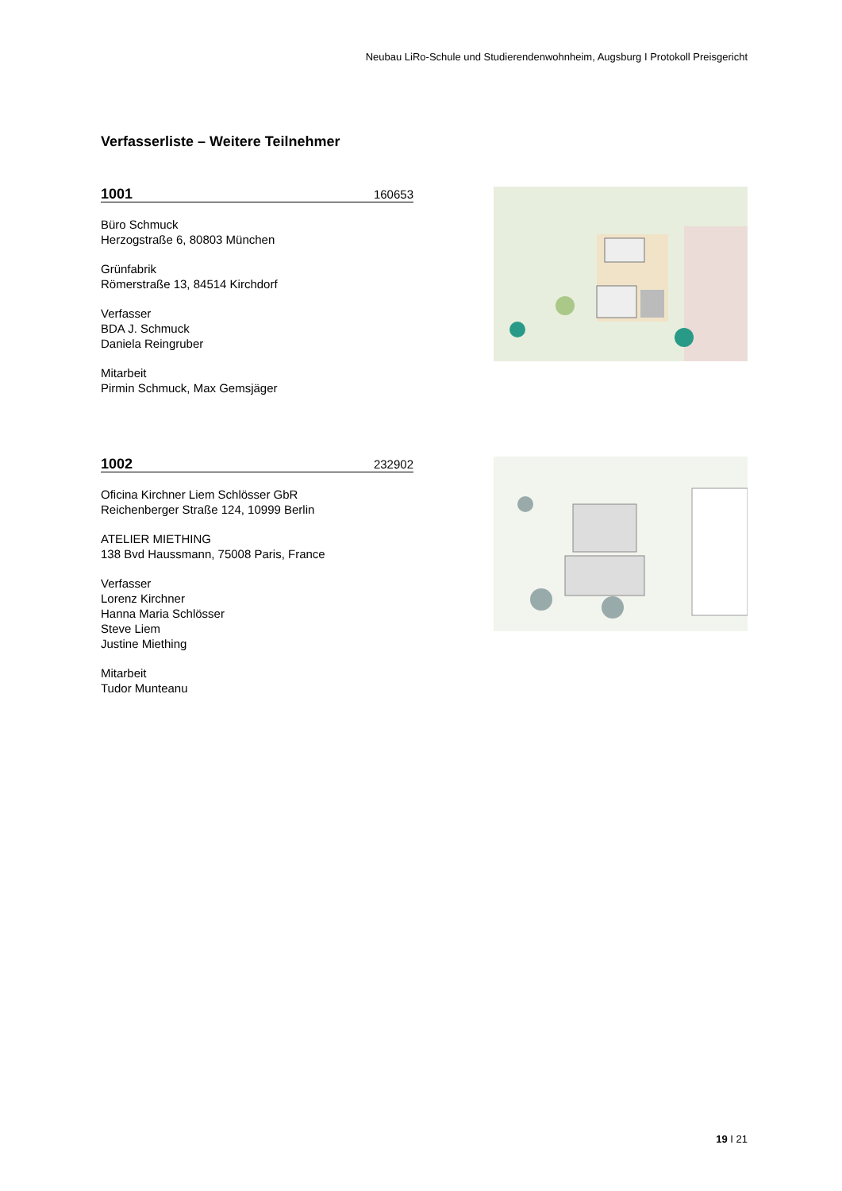Neubau LiRo-Schule und Studierendenwohnheim, Augsburg I Protokoll Preisgericht
Verfasserliste – Weitere Teilnehmer
1001 160653
Büro Schmuck
Herzogstraße 6, 80803 München
Grünfabrik
Römerstraße 13, 84514 Kirchdorf
Verfasser
BDA J. Schmuck
Daniela Reingruber
Mitarbeit
Pirmin Schmuck, Max Gemsjäger
1002 232902
Oficina Kirchner Liem Schlösser GbR
Reichenberger Straße 124, 10999 Berlin
ATELIER MIETHING
138 Bvd Haussmann, 75008 Paris, France
Verfasser
Lorenz Kirchner
Hanna Maria Schlösser
Steve Liem
Justine Miething
Mitarbeit
Tudor Munteanu
19 I 21